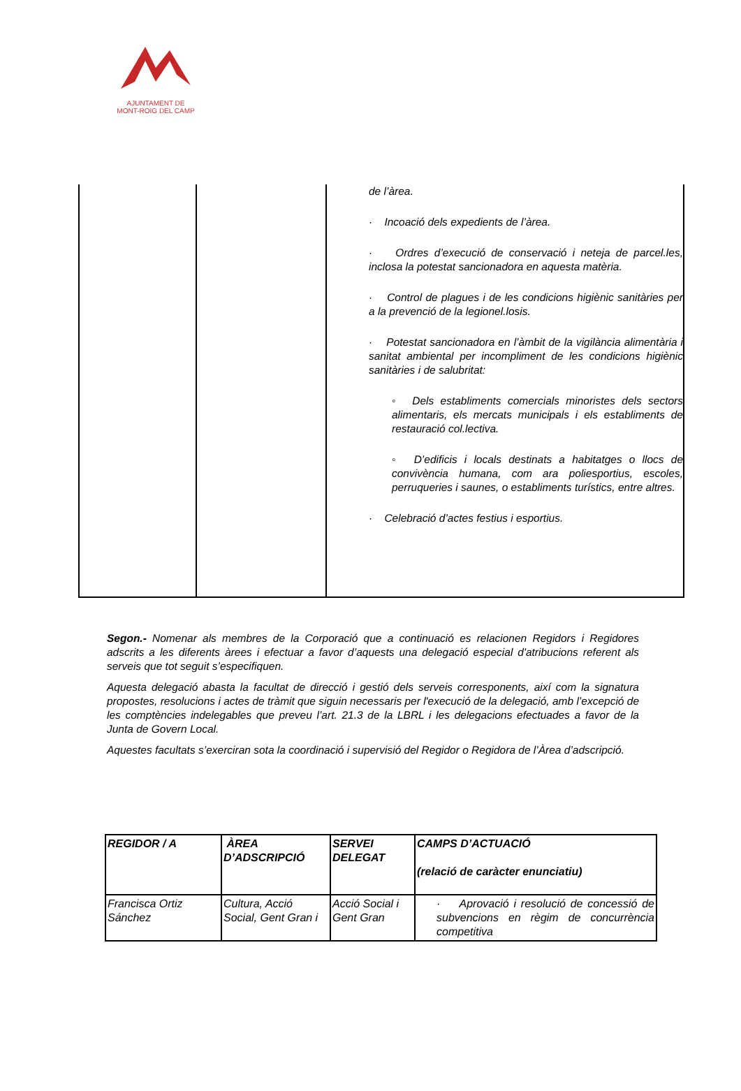AJUNTAMENT DE
MONT-ROIG DEL CAMP
| | | de l’àrea. · Incoació dels expedients de l’àrea. · Ordres d’execució de conservació i neteja de parcel.les, inclosa la potestat sancionadora en aquesta matèria. · Control de plagues i de les condicions higiènic sanitàries per a la prevenció de la legionel.losis. · Potestat sancionadora en l’àmbit de la vigilància alimentària i sanitat ambiental per incompliment de les condicions higiènic sanitàries i de salubritat: ◦ Dels establiments comercials minoristes dels sectors alimentaris, els mercats municipals i els establiments de restauració col.lectiva. ◦ D’edificis i locals destinats a habitatges o llocs de convivència humana, com ara poliesportius, escoles, perruqueries i saunes, o establiments turístics, entre altres. · Celebració d’actes festius i esportius. |
Segon.- Nomenar als membres de la Corporació que a continuació es relacionen Regidors i Regidores adscrits a les diferents àrees i efectuar a favor d’aquests una delegació especial d'atribucions referent als serveis que tot seguit s’especifiquen.
Aquesta delegació abasta la facultat de direcció i gestió dels serveis corresponents, així com la signatura propostes, resolucions i actes de tràmit que siguin necessaris per l'execució de la delegació, amb l’excepció de les comptències indelegables que preveu l’art. 21.3 de la LBRL i les delegacions efectuades a favor de la Junta de Govern Local.
Aquestes facultats s’exerciran sota la coordinació i supervisió del Regidor o Regidora de l’Àrea d’adscripció.
| REGIDOR / A | ÀREA D’ADSCRIPCIÓ | SERVEI DELEGAT | CAMPS D’ACTUACIÓ (relació de caràcter enunciatiu) |
| Francisca Ortiz Sánchez | Cultura, Acció Social, Gent Gran i | Acció Social i Gent Gran | · Aprovació i resolució de concessió de subvencions en règim de concurrència competitiva |